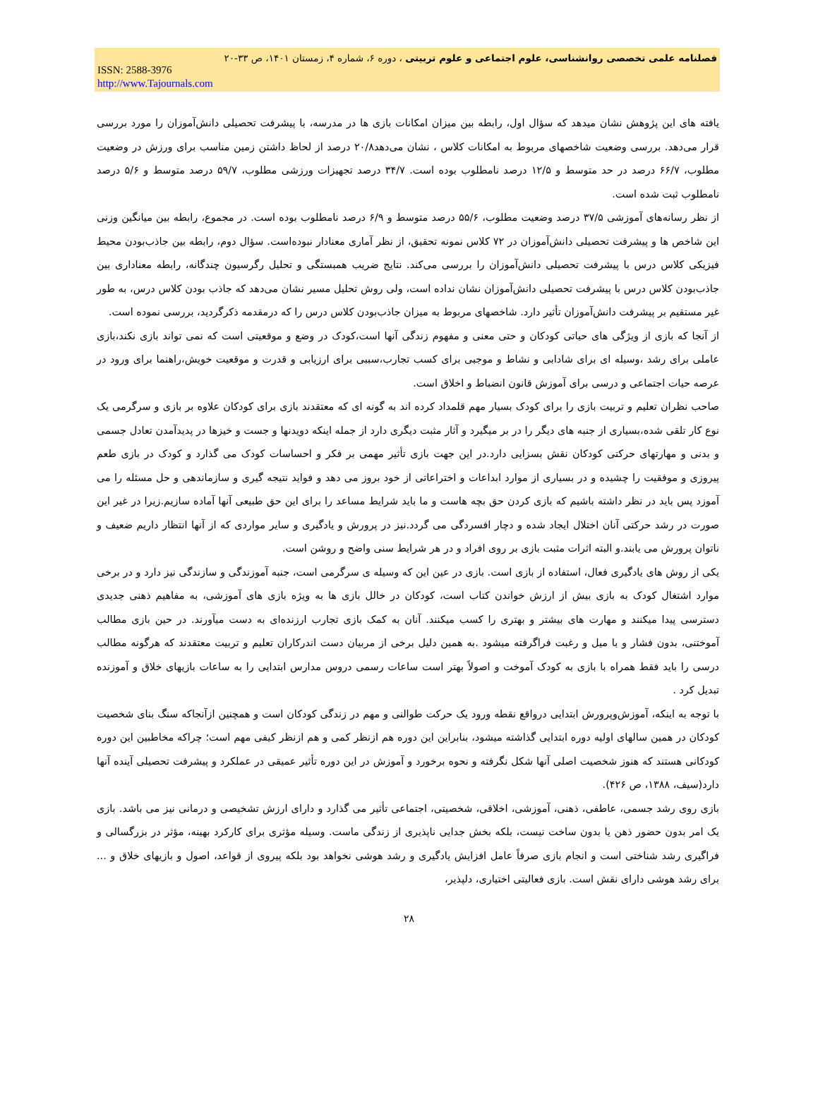فصلنامه علمی تخصصی روانشناسی، علوم اجتماعی و علوم تربیتی ، دوره ۶، شماره ۴، زمستان ۱۴۰۱، ص ۳۳-۲۰
ISSN: 2588-3976
http://www.Tajournals.com
یافته های این پژوهش نشان میدهد که سؤال اول، رابطه بین میزان امکانات بازی ها در مدرسه، با پیشرفت تحصیلی دانش‌آموزان را مورد بررسی قرار می‌دهد. بررسی وضعیت شاخصهای مربوط به امکانات کلاس ، نشان می‌دهد۲۰/۸ درصد از لحاظ داشتن زمین مناسب برای ورزش در وضعیت مطلوب، ۶۶/۷ درصد در حد متوسط و ۱۲/۵ درصد نامطلوب بوده است. ۳۴/۷ درصد تجهیزات ورزشی مطلوب، ۵۹/۷ درصد متوسط و ۵/۶ درصد نامطلوب ثبت شده است.
از نظر رسانه‌های آموزشی ۳۷/۵ درصد وضعیت مطلوب، ۵۵/۶ درصد متوسط و ۶/۹ درصد نامطلوب بوده است. در مجموع، رابطه بین میانگین وزنی این شاخص ها و پیشرفت تحصیلی دانش‌آموزان در ۷۲ کلاس نمونه تحقیق، از نظر آماری معنادار نبوده‌است. سؤال دوم، رابطه بین جاذب‌بودن محیط فیزیکی کلاس درس با پیشرفت تحصیلی دانش‌آموزان را بررسی می‌کند. نتایج ضریب همبستگی و تحلیل رگرسیون چندگانه، رابطه معناداری بین جاذب‌بودن کلاس درس با پیشرفت تحصیلی دانش‌آموزان نشان نداده است، ولی روش تحلیل مسیر نشان می‌دهد که جاذب بودن کلاس درس، به طور غیر مستقیم بر پیشرفت دانش‌آموزان تأثیر دارد. شاخصهای مربوط به میزان جاذب‌بودن کلاس درس را که درمقدمه ذکرگردید، بررسی نموده است.
از آنجا که بازی از ویژگی های حیاتی کودکان و حتی معنی و مفهوم زندگی آنها است،کودک در وضع و موقعیتی است که نمی تواند بازی نکند،بازی عاملی برای رشد ،وسیله ای برای شادابی و نشاط و موجبی برای کسب تجارب،سببی برای ارزیابی و قدرت و موقعیت خویش،راهنما برای ورود در عرصه حیات اجتماعی و درسی برای آموزش قانون انضباط و اخلاق است.
صاحب نظران تعلیم و تربیت بازی را برای کودک بسیار مهم قلمداد کرده اند به گونه ای که معتقدند بازی برای کودکان علاوه بر بازی و سرگرمی یک نوع کار تلقی شده،بسیاری از جنبه های دیگر را در بر میگیرد و آثار مثبت دیگری دارد از جمله اینکه دویدنها و جست و خیزها در پدیدآمدن تعادل جسمی و بدنی و مهارتهای حرکتی کودکان نقش بسزایی دارد.در این جهت بازی تأثیر مهمی بر فکر و احساسات کودک می گذارد و کودک در بازی طعم پیروزی و موفقیت را چشیده و در بسیاری از موارد ابداعات و اختراعاتی از خود بروز می دهد و فواید نتیجه گیری و سازماندهی و حل مسئله را می آموزد پس باید در نظر داشته باشیم که بازی کردن حق بچه هاست و ما باید شرایط مساعد را برای این حق طبیعی آنها آماده سازیم.زیرا در غیر این صورت در رشد حرکتی آنان اختلال ایجاد شده و دچار افسردگی می گردد.نیز در پرورش و یادگیری و سایر مواردی که از آنها انتظار داریم ضعیف و ناتوان پرورش می یابند.و البته اثرات مثبت بازی بر روی افراد و در هر شرایط سنی واضح و روشن است.
یکی از روش های یادگیری فعال، استفاده از بازی است. بازی در عین این که وسیله ی سرگرمی است، جنبه آموزندگی و سازندگی نیز دارد و در برخی موارد اشتغال کودک به بازی بیش از ارزش خواندن کتاب است، کودکان در خالل بازی ها به ویژه بازی های آموزشی، به مفاهیم ذهنی جدیدی دسترسی پیدا میکنند و مهارت های بیشتر و بهتری را کسب میکنند. آنان به کمک بازی تجارب ارزنده‌ای به دست میآورند. در حین بازی مطالب آموختنی، بدون فشار و با میل و رغبت فراگرفته میشود .به همین دلیل برخی از مربیان دست اندرکاران تعلیم و تربیت معتقدند که هرگونه مطالب درسی را باید فقط همراه با بازی به کودک آموخت و اصولاً بهتر است ساعات رسمی دروس مدارس ابتدایی را به ساعات بازیهای خلاق و آموزنده تبدیل کرد .
با توجه به اینکه، آموزش‌وپرورش ابتدایی درواقع نقطه ورود یک حرکت طوالنی و مهم در زندگی کودکان است و همچنین ازآنجاکه سنگ بنای شخصیت کودکان در همین سالهای اولیه دوره ابتدایی گذاشته میشود، بنابراین این دوره هم ازنظر کمی و هم ازنظر کیفی مهم است؛ چراکه مخاطبین این دوره کودکانی هستند که هنوز شخصیت اصلی آنها شکل نگرفته و نحوه برخورد و آموزش در این دوره تأثیر عمیقی در عملکرد و پیشرفت تحصیلی آینده آنها دارد(سیف، ۱۳۸۸، ص ۴۲۶).
بازی روی رشد جسمی، عاطفی، ذهنی، آموزشی، اخلاقی، شخصیتی، اجتماعی تأثیر می گذارد و دارای ارزش تشخیصی و درمانی نیز می باشد. بازی یک امر بدون حضور ذهن یا بدون ساخت نیست، بلکه بخش جدایی ناپذیری از زندگی ماست. وسیله مؤثری برای کارکرد بهینه، مؤثر در بزرگسالی و فراگیری رشد شناختی است و انجام بازی صرفاً عامل افزایش یادگیری و رشد هوشی نخواهد بود بلکه پیروی از قواعد، اصول و بازیهای خلاق و ... برای رشد هوشی دارای نقش است. بازی فعالیتی اختیاری، دلپذیر،
۲۸